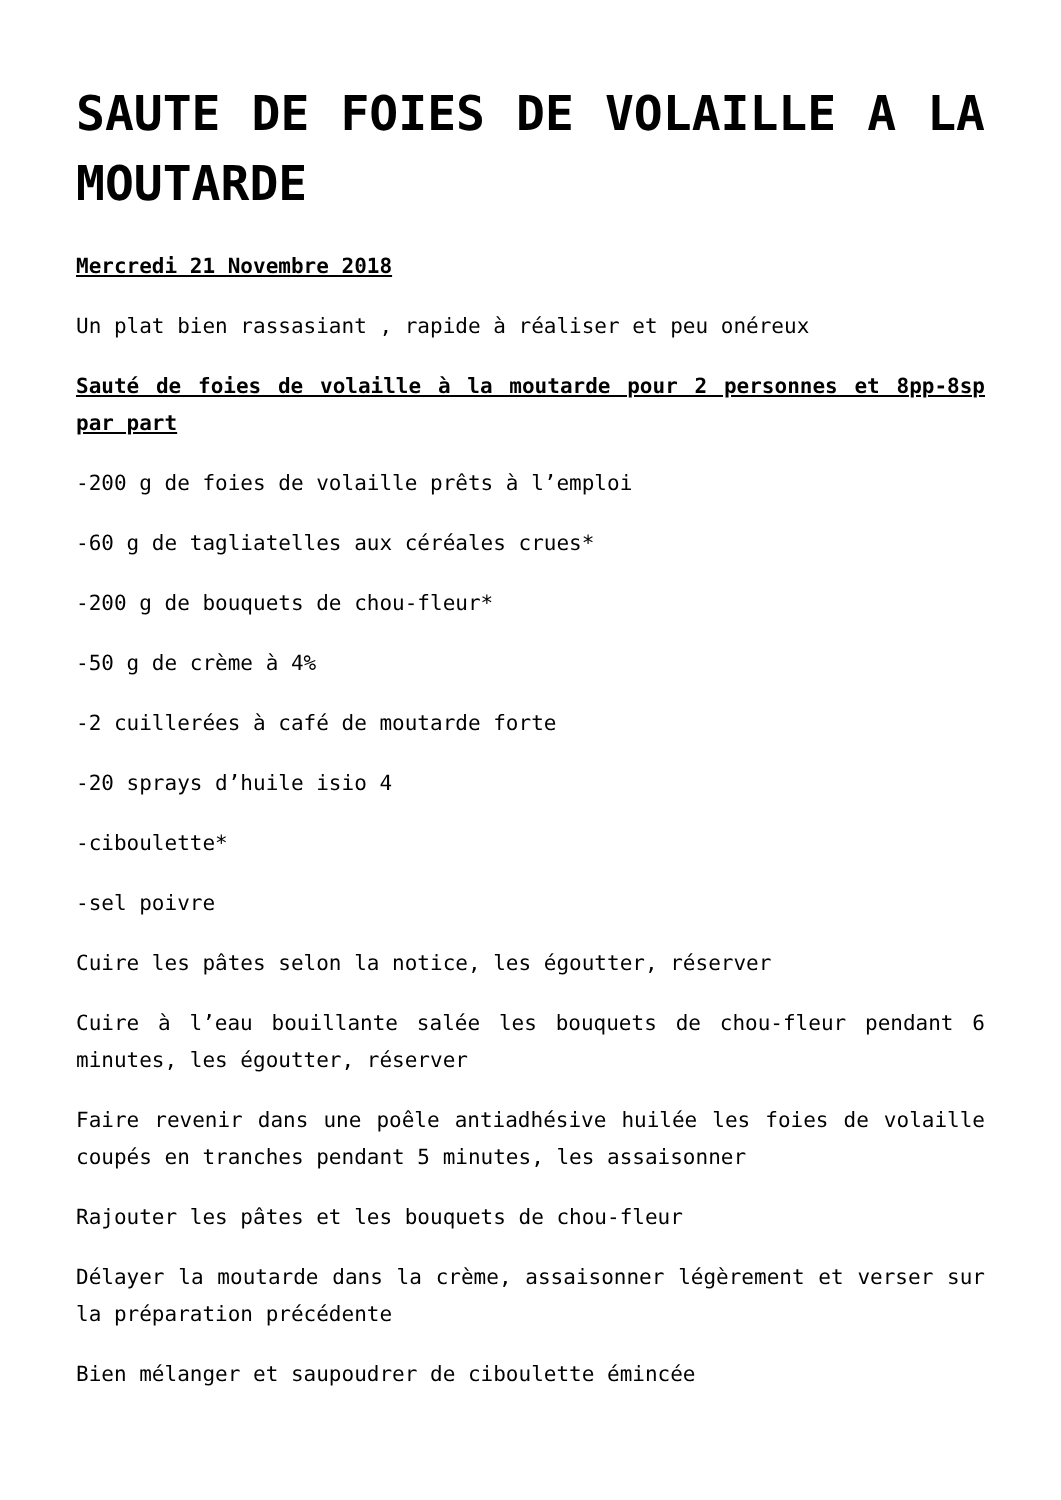SAUTE DE FOIES DE VOLAILLE A LA MOUTARDE
Mercredi 21 Novembre 2018
Un plat bien rassasiant , rapide à réaliser et peu onéreux
Sauté de foies de volaille à la moutarde pour 2 personnes et 8pp-8sp par part
-200 g de foies de volaille prêts à l’emploi
-60 g de tagliatelles aux céréales crues*
-200 g de bouquets de chou-fleur*
-50 g de crème à 4%
-2 cuillerées à café de moutarde forte
-20 sprays d’huile isio 4
-ciboulette*
-sel poivre
Cuire les pâtes selon la notice, les égoutter, réserver
Cuire à l’eau bouillante salée les bouquets de chou-fleur pendant 6 minutes, les égoutter, réserver
Faire revenir dans une poêle antiadhésive huilée les foies de volaille coupés en tranches pendant 5 minutes, les assaisonner
Rajouter les pâtes et les bouquets de chou-fleur
Délayer la moutarde dans la crème, assaisonner légèrement et verser sur la préparation précédente
Bien mélanger et saupoudrer de ciboulette émincée